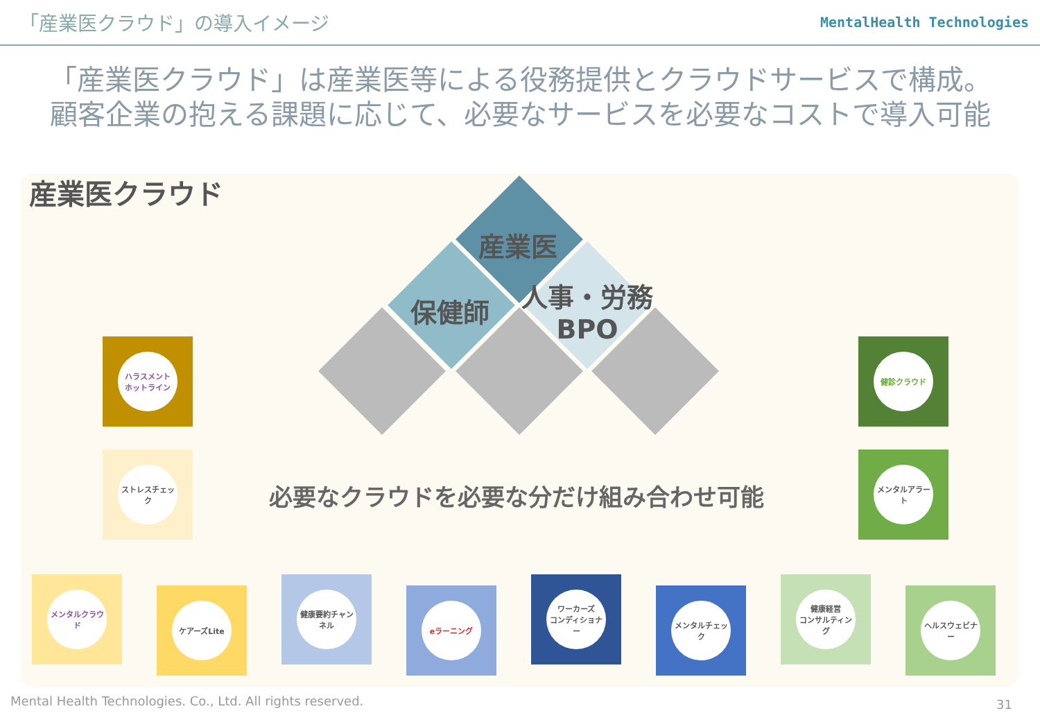「産業医クラウド」の導入イメージ
MentalHealth Technologies
「産業医クラウド」は産業医等による役務提供とクラウドサービスで構成。
顧客企業の抱える課題に応じて、必要なサービスを必要なコストで導入可能
産業医クラウド
産業医
保健師
人事・労務
BPO
必要なクラウドを必要な分だけ組み合わせ可能
ハラスメント
ホットライン
ストレスチェック
健診クラウド
メンタルアラート
メンタルクラウド
ケアーズLite
健康要約チャンネル
eラーニング
ワーカーズ
コンディショナー
メンタルチェック
健康経営
コンサルティング
ヘルスウェビナー
Mental Health Technologies. Co., Ltd. All rights reserved.
31